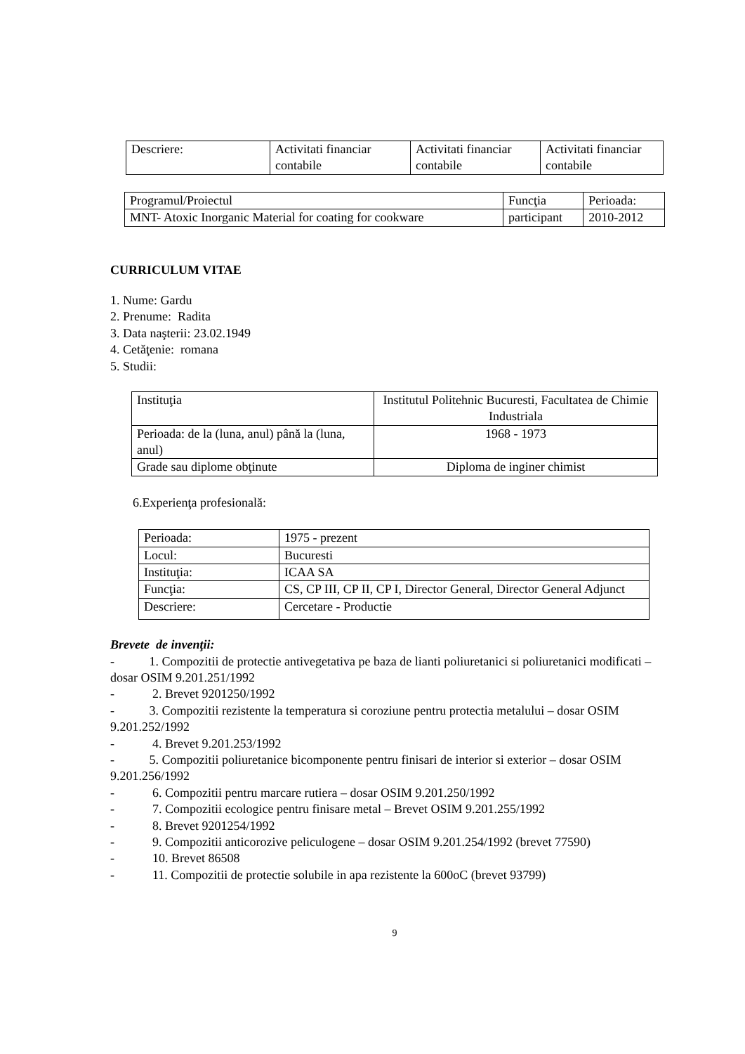| Descriere: | Activitati financiar contabile | Activitati financiar contabile | Activitati financiar contabile |
| Programul/Proiectul | Funcţia | Perioada: |
| MNT- Atoxic Inorganic Material for coating for cookware | participant | 2010-2012 |
CURRICULUM VITAE
1. Nume: Gardu
2. Prenume: Radita
3. Data naşterii: 23.02.1949
4. Cetăţenie: romana
5. Studii:
| Instituţia | Institutul Politehnic Bucuresti, Facultatea de Chimie Industriala |
| Perioada: de la (luna, anul) până la (luna, anul) | 1968 - 1973 |
| Grade sau diplome obţinute | Diploma de inginer chimist |
6.Experienţa profesională:
| Perioada: | 1975 - prezent |
| Locul: | Bucuresti |
| Instituţia: | ICAA SA |
| Funcţia: | CS, CP III, CP II, CP I, Director General, Director General Adjunct |
| Descriere: | Cercetare - Productie |
Brevete de invenţii:
- 1. Compozitii de protectie antivegetativa pe baza de lianti poliuretanici si poliuretanici modificati – dosar OSIM 9.201.251/1992
- 2. Brevet 9201250/1992
- 3. Compozitii rezistente la temperatura si coroziune pentru protectia metalului – dosar OSIM 9.201.252/1992
- 4. Brevet 9.201.253/1992
- 5. Compozitii poliuretanice bicomponente pentru finisari de interior si exterior – dosar OSIM 9.201.256/1992
- 6. Compozitii pentru marcare rutiera – dosar OSIM 9.201.250/1992
- 7. Compozitii ecologice pentru finisare metal – Brevet OSIM 9.201.255/1992
- 8. Brevet 9201254/1992
- 9. Compozitii anticorozive peliculogene – dosar OSIM 9.201.254/1992 (brevet 77590)
- 10. Brevet 86508
- 11. Compozitii de protectie solubile in apa rezistente la 600oC (brevet 93799)
9